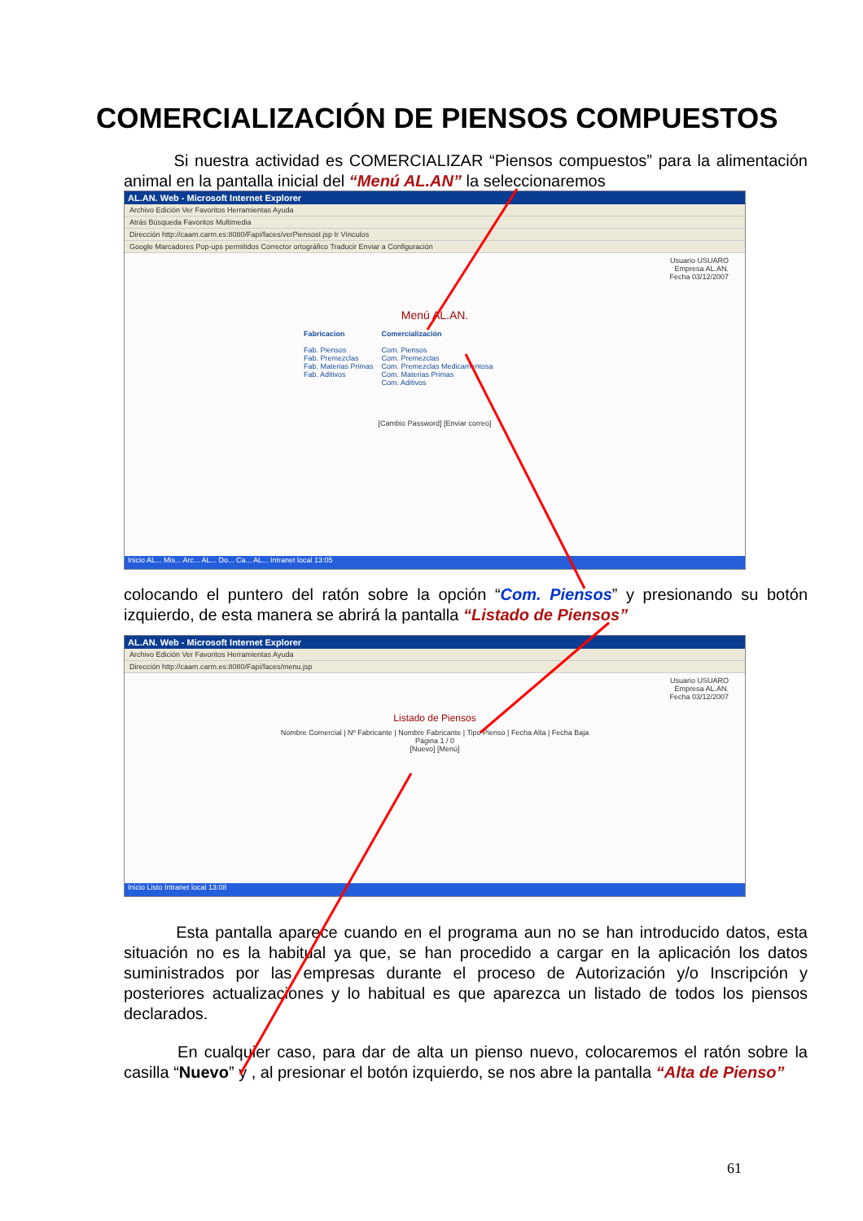COMERCIALIZACIÓN DE PIENSOS COMPUESTOS
Si nuestra actividad es COMERCIALIZAR “Piensos compuestos” para la alimentación animal en la pantalla inicial del “Menú AL.AN” la seleccionaremos
AL.AN. Web - Microsoft Internet Explorer
Archivo Edición Ver Favoritos Herramientas Ayuda
Atrás Búsqueda Favoritos Multimedia
Dirección http://caam.carm.es:8080/Fapi/faces/verPiensosI.jsp Ir Vínculos
Google Marcadores Pop-ups permitidos Corrector ortográfico Traducir Enviar a Configuración
Usuario USUARO
Empresa AL.AN.
Fecha 03/12/2007
Menú AL.AN.
Fabricacion
Fab. Piensos
Fab. Premezclas
Fab. Materias Primas
Fab. Aditivos
Comercialización
Com. Piensos
Com. Premezclas
Com. Premezclas Medicamentosa
Com. Materias Primas
Com. Aditivos
[Cambio Password] [Enviar correo]
Inicio AL... Mis... Arc... AL... Do... Ca... AL... Intranet local 13:05
colocando el puntero del ratón sobre la opción “Com. Piensos” y presionando su botón izquierdo, de esta manera se abrirá la pantalla “Listado de Piensos”
AL.AN. Web - Microsoft Internet Explorer
Archivo Edición Ver Favoritos Herramientas Ayuda
Dirección http://caam.carm.es:8080/Fapi/faces/menu.jsp
Usuario USUARO
Empresa AL.AN.
Fecha 03/12/2007
Listado de Piensos
Nombre Comercial | Nº Fabricante | Nombre Fabricante | Tipo Pienso | Fecha Alta | Fecha Baja
Página 1 / 0
[Nuevo] [Menú]
Inicio Listo Intranet local 13:08
Esta pantalla aparece cuando en el programa aun no se han introducido datos, esta situación no es la habitual ya que, se han procedido a cargar en la aplicación los datos suministrados por las empresas durante el proceso de Autorización y/o Inscripción y posteriores actualizaciones y lo habitual es que aparezca un listado de todos los piensos declarados.
En cualquier caso, para dar de alta un pienso nuevo, colocaremos el ratón sobre la casilla “Nuevo” y , al presionar el botón izquierdo, se nos abre la pantalla “Alta de Pienso”
61